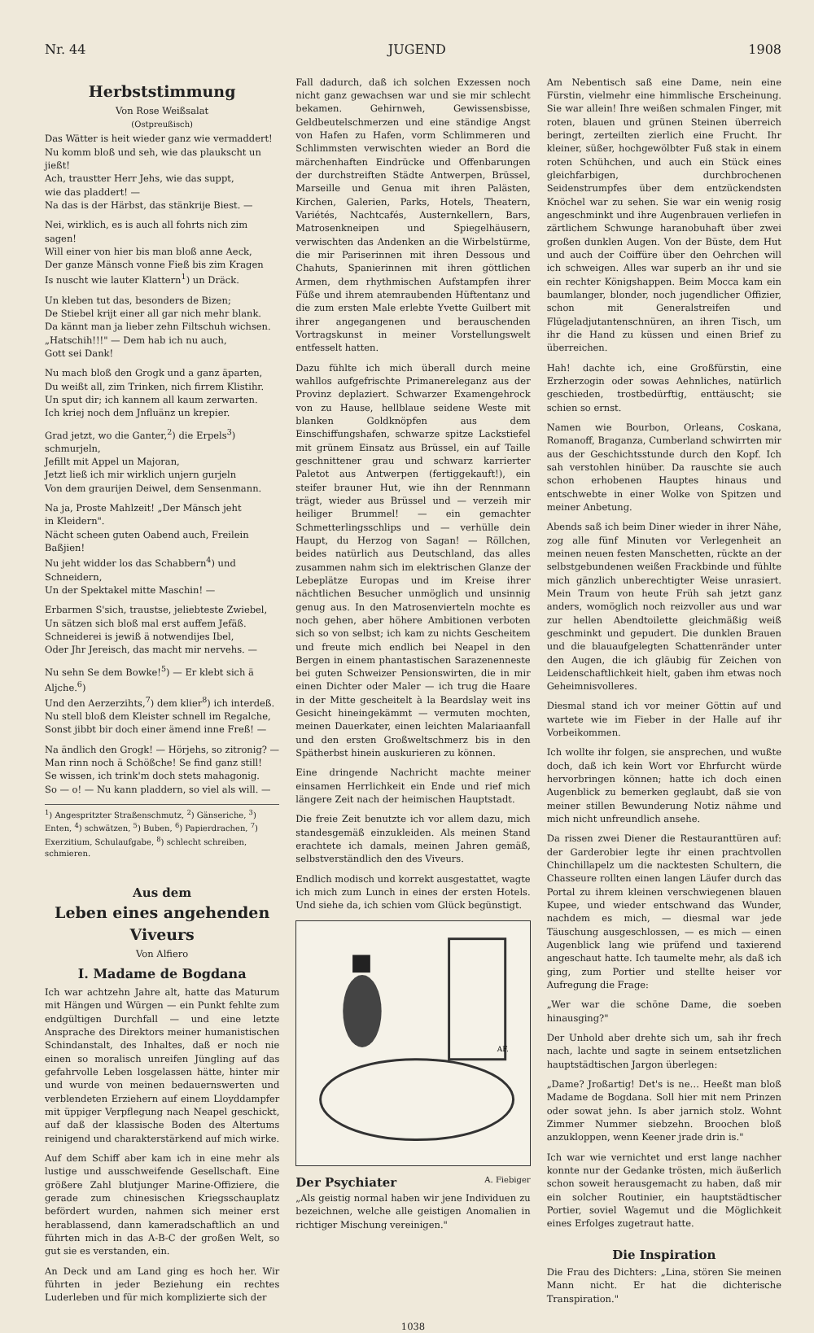Nr. 44 JUGEND 1908
Herbststimmung
Von Rose Weißsalat
(Ostpreußisch)
Das Wätter is heit wieder ganz wie vermaddert!
Nu komm bloß und seh, wie das plaukscht un jießt!
Ach, traustter Herr Jehs, wie das suppt,
wie das pladdert! —
Na das is der Härbst, das stänkrije Biest. —
Nei, wirklich, es is auch all fohrts nich zim sagen!
Will einer von hier bis man bloß anne Aeck,
Der ganze Mänsch vonne Fieß bis zim Kragen
Is nuscht wie lauter Klattern<sup>1</sup>) un Dräck.
Un kleben tut das, besonders de Bizen;
De Stiebel krijt einer all gar nich mehr blank.
Da kännt man ja lieber zehn Filtschuh wichsen.
„Hatschih!!!" — Dem hab ich nu auch,
Gott sei Dank!
Nu mach bloß den Grogk und a ganz äparten,
Du weißt all, zim Trinken, nich firrem Klistihr.
Un sput dir; ich kannem all kaum zerwarten.
Ich kriej noch dem Jnfluänz un krepier.
Grad jetzt, wo die Ganter,<sup>2</sup>) die Erpels<sup>3</sup>) schmurjeln,
Jefillt mit Appel un Majoran,
Jetzt ließ ich mir wirklich unjern gurjeln
Von dem graurijen Deiwel, dem Sensenmann.
Na ja, Proste Mahlzeit! „Der Mänsch jeht
in Kleidern".
Nächt scheen guten Oabend auch, Freilein Baßjien!
Nu jeht widder los das Schabbern<sup>4</sup>) und Schneidern,
Un der Spektakel mitte Maschin! —
Erbarmen S'sich, traustse, jeliebteste Zwiebel,
Un sätzen sich bloß mal erst auffem Jefäß.
Schneiderei is jewiß ä notwendijes Ibel,
Oder Jhr Jereisch, das macht mir nervehs. —
Nu sehn Se dem Bowke!<sup>5</sup>) — Er klebt sich ä Aljche.<sup>6</sup>)
Und den Aerzerzihts,<sup>7</sup>) dem klier<sup>8</sup>) ich interdeß.
Nu stell bloß dem Kleister schnell im Regalche,
Sonst jibbt bir doch einer ämend inne Freß! —
Na ändlich den Grogk! — Hörjehs, so zitronig? —
Man rinn noch ä Schößche! Se find ganz still!
Se wissen, ich trink'm doch stets mahagonig.
So — o! — Nu kann pladdern, so viel als will. —
<sup>1</sup>) Angespritzter Straßenschmutz, <sup>2</sup>) Gänseriche, <sup>3</sup>) Enten, <sup>4</sup>) schwätzen, <sup>5</sup>) Buben, <sup>6</sup>) Papierdrachen, <sup>7</sup>) Exerzitium, Schulaufgabe, <sup>8</sup>) schlecht schreiben, schmieren.
Aus dem
Leben eines angehenden Viveurs
Von Alfiero
I. Madame de Bogdana
Ich war achtzehn Jahre alt, hatte das Maturum mit Hängen und Würgen — ein Punkt fehlte zum endgültigen Durchfall — und eine letzte Ansprache des Direktors meiner humanistischen Schindanstalt, des Inhaltes, daß er noch nie einen so moralisch unreifen Jüngling auf das gefahrvolle Leben losgelassen hätte, hinter mir und wurde von meinen bedauernswerten und verblendeten Erziehern auf einem Lloyddampfer mit üppiger Verpflegung nach Neapel geschickt, auf daß der klassische Boden des Altertums reinigend und charakterstärkend auf mich wirke.
Auf dem Schiff aber kam ich in eine mehr als lustige und ausschweifende Gesellschaft. Eine größere Zahl blutjunger Marine-Offiziere, die gerade zum chinesischen Kriegsschauplatz befördert wurden, nahmen sich meiner erst herablassend, dann kameradschaftlich an und führten mich in das A-B-C der großen Welt, so gut sie es verstanden, ein.
An Deck und am Land ging es hoch her. Wir führten in jeder Beziehung ein rechtes Luderleben und für mich komplizierte sich der
Fall dadurch, daß ich solchen Exzessen noch nicht ganz gewachsen war und sie mir schlecht bekamen. Gehirnweh, Gewissensbisse, Geldbeutelschmerzen und eine ständige Angst von Hafen zu Hafen, vorm Schlimmeren und Schlimmsten verwischten wieder an Bord die märchenhaften Eindrücke und Offenbarungen der durchstreiften Städte Antwerpen, Brüssel, Marseille und Genua mit ihren Palästen, Kirchen, Galerien, Parks, Hotels, Theatern, Variétés, Nachtcafés, Austernkellern, Bars, Matrosenkneipen und Spiegelhäusern, verwischten das Andenken an die Wirbelstürme, die mir Pariserinnen mit ihren Dessous und Chahuts, Spanierinnen mit ihren göttlichen Armen, dem rhythmischen Aufstampfen ihrer Füße und ihrem atemraubenden Hüftentanz und die zum ersten Male erlebte Yvette Guilbert mit ihrer angegangenen und berauschenden Vortragskunst in meiner Vorstellungswelt entfesselt hatten.
Dazu fühlte ich mich überall durch meine wahllos aufgefrischte Primanereleganz aus der Provinz deplaziert. Schwarzer Examengehrock von zu Hause, hellblaue seidene Weste mit blanken Goldknöpfen aus dem Einschiffungshafen, schwarze spitze Lackstiefel mit grünem Einsatz aus Brüssel, ein auf Taille geschnittener grau und schwarz karrierter Paletot aus Antwerpen (fertiggekauft!), ein steifer brauner Hut, wie ihn der Rennmann trägt, wieder aus Brüssel und — verzeih mir heiliger Brummel! — ein gemachter Schmetterlingsschlips und — verhülle dein Haupt, du Herzog von Sagan! — Röllchen, beides natürlich aus Deutschland, das alles zusammen nahm sich im elektrischen Glanze der Lebeplätze Europas und im Kreise ihrer nächtlichen Besucher unmöglich und unsinnig genug aus. In den Matrosenvierteln mochte es noch gehen, aber höhere Ambitionen verboten sich so von selbst; ich kam zu nichts Gescheitem und freute mich endlich bei Neapel in den Bergen in einem phantastischen Sarazenenneste bei guten Schweizer Pensionswirten, die in mir einen Dichter oder Maler — ich trug die Haare in der Mitte gescheitelt à la Beardslay weit ins Gesicht hineingekämmt — vermuten mochten, meinen Dauerkater, einen leichten Malariaanfall und den ersten Großweltschmerz bis in den Spätherbst hinein auskurieren zu können.
Eine dringende Nachricht machte meiner einsamen Herrlichkeit ein Ende und rief mich längere Zeit nach der heimischen Hauptstadt.
Die freie Zeit benutzte ich vor allem dazu, mich standesgemäß einzukleiden. Als meinen Stand erachtete ich damals, meinen Jahren gemäß, selbstverständlich den des Viveurs.
Endlich modisch und korrekt ausgestattet, wagte ich mich zum Lunch in eines der ersten Hotels. Und siehe da, ich schien vom Glück begünstigt.
AF.
Der Psychiater A. Fiebiger
„Als geistig normal haben wir jene Individuen zu bezeichnen, welche alle geistigen Anomalien in richtiger Mischung vereinigen."
Am Nebentisch saß eine Dame, nein eine Fürstin, vielmehr eine himmlische Erscheinung. Sie war allein! Ihre weißen schmalen Finger, mit roten, blauen und grünen Steinen überreich beringt, zerteilten zierlich eine Frucht. Ihr kleiner, süßer, hochgewölbter Fuß stak in einem roten Schühchen, und auch ein Stück eines gleichfarbigen, durchbrochenen Seidenstrumpfes über dem entzückendsten Knöchel war zu sehen. Sie war ein wenig rosig angeschminkt und ihre Augenbrauen verliefen in zärtlichem Schwunge haranobuhaft über zwei großen dunklen Augen. Von der Büste, dem Hut und auch der Coiffüre über den Oehrchen will ich schweigen. Alles war superb an ihr und sie ein rechter Königshappen. Beim Mocca kam ein baumlanger, blonder, noch jugendlicher Offizier, schon mit Generalstreifen und Flügeladjutantenschnüren, an ihren Tisch, um ihr die Hand zu küssen und einen Brief zu überreichen.
Hah! dachte ich, eine Großfürstin, eine Erzherzogin oder sowas Aehnliches, natürlich geschieden, trostbedürftig, enttäuscht; sie schien so ernst.
Namen wie Bourbon, Orleans, Coskana, Romanoff, Braganza, Cumberland schwirrten mir aus der Geschichtsstunde durch den Kopf. Ich sah verstohlen hinüber. Da rauschte sie auch schon erhobenen Hauptes hinaus und entschwebte in einer Wolke von Spitzen und meiner Anbetung.
Abends saß ich beim Diner wieder in ihrer Nähe, zog alle fünf Minuten vor Verlegenheit an meinen neuen festen Manschetten, rückte an der selbstgebundenen weißen Frackbinde und fühlte mich gänzlich unberechtigter Weise unrasiert. Mein Traum von heute Früh sah jetzt ganz anders, womöglich noch reizvoller aus und war zur hellen Abendtoilette gleichmäßig weiß geschminkt und gepudert. Die dunklen Brauen und die blauaufgelegten Schattenränder unter den Augen, die ich gläubig für Zeichen von Leidenschaftlichkeit hielt, gaben ihm etwas noch Geheimnisvolleres.
Diesmal stand ich vor meiner Göttin auf und wartete wie im Fieber in der Halle auf ihr Vorbeikommen.
Ich wollte ihr folgen, sie ansprechen, und wußte doch, daß ich kein Wort vor Ehrfurcht würde hervorbringen können; hatte ich doch einen Augenblick zu bemerken geglaubt, daß sie von meiner stillen Bewunderung Notiz nähme und mich nicht unfreundlich ansehe.
Da rissen zwei Diener die Restauranttüren auf: der Garderobier legte ihr einen prachtvollen Chinchillapelz um die nacktesten Schultern, die Chasseure rollten einen langen Läufer durch das Portal zu ihrem kleinen verschwiegenen blauen Kupee, und wieder entschwand das Wunder, nachdem es mich, — diesmal war jede Täuschung ausgeschlossen, — es mich — einen Augenblick lang wie prüfend und taxierend angeschaut hatte. Ich taumelte mehr, als daß ich ging, zum Portier und stellte heiser vor Aufregung die Frage:
„Wer war die schöne Dame, die soeben hinausging?"
Der Unhold aber drehte sich um, sah ihr frech nach, lachte und sagte in seinem entsetzlichen hauptstädtischen Jargon überlegen:
„Dame? Jroßartig! Det's is ne… Heeßt man bloß Madame de Bogdana. Soll hier mit nem Prinzen oder sowat jehn. Is aber jarnich stolz. Wohnt Zimmer Nummer siebzehn. Broochen bloß anzukloppen, wenn Keener jrade drin is."
Ich war wie vernichtet und erst lange nachher konnte nur der Gedanke trösten, mich äußerlich schon soweit herausgemacht zu haben, daß mir ein solcher Routinier, ein hauptstädtischer Portier, soviel Wagemut und die Möglichkeit eines Erfolges zugetraut hatte.
Die Inspiration
Die Frau des Dichters: „Lina, stören Sie meinen Mann nicht. Er hat die dichterische Transpiration."
1038